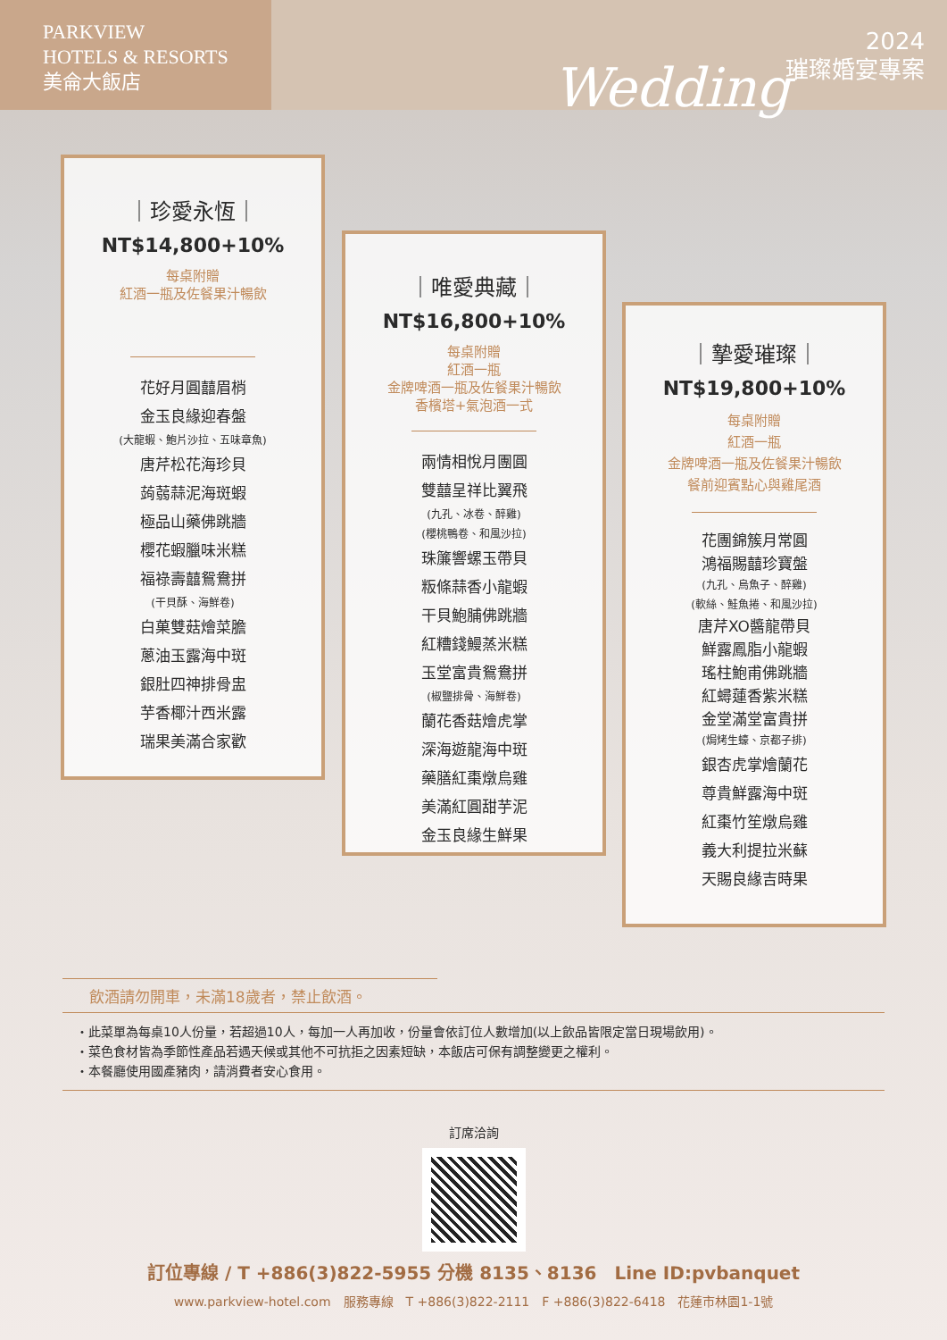PARKVIEW
HOTELS & RESORTS
美侖大飯店
2024
璀璨婚宴專案
Wedding
｜珍愛永恆｜
NT$14,800+10%
每桌附贈
紅酒一瓶及佐餐果汁暢飲
花好月圓囍眉梢
金玉良緣迎春盤
(大龍蝦、鮑片沙拉、五味章魚)
唐芹松花海珍貝
蒟蒻蒜泥海斑蝦
極品山藥佛跳牆
櫻花蝦臘味米糕
福祿壽囍鴛鴦拼
(干貝酥、海鮮卷)
白菓雙菇燴菜膽
蔥油玉露海中斑
銀肚四神排骨盅
芋香椰汁西米露
瑞果美滿合家歡
｜唯愛典藏｜
NT$16,800+10%
每桌附贈
紅酒一瓶
金牌啤酒一瓶及佐餐果汁暢飲
香檳塔+氣泡酒一式
兩情相悅月團圓
雙囍呈祥比翼飛
(九孔、冰卷、醉雞)
(櫻桃鴨卷、和風沙拉)
珠簾響螺玉帶貝
粄條蒜香小龍蝦
干貝鮑脯佛跳牆
紅糟錢鰻蒸米糕
玉堂富貴鴛鴦拼
(椒鹽排骨、海鮮卷)
蘭花香菇燴虎掌
深海遊龍海中斑
藥膳紅棗燉烏雞
美滿紅圓甜芋泥
金玉良緣生鮮果
｜摯愛璀璨｜
NT$19,800+10%
每桌附贈
紅酒一瓶
金牌啤酒一瓶及佐餐果汁暢飲
餐前迎賓點心與雞尾酒
花團錦簇月常圓
鴻福賜囍珍寶盤
(九孔、烏魚子、醉雞)
(軟絲、鮭魚捲、和風沙拉)
唐芹XO醬龍帶貝
鮮露鳳脂小龍蝦
瑤柱鮑甫佛跳牆
紅蟳蓮香紫米糕
金堂滿堂富貴拼
(焗烤生蠔、京都子排)
銀杏虎掌燴蘭花
尊貴鮮露海中斑
紅棗竹笙燉烏雞
義大利提拉米蘇
天賜良緣吉時果
飲酒請勿開車，未滿18歲者，禁止飲酒。
・此菜單為每桌10人份量，若超過10人，每加一人再加收，份量會依訂位人數增加(以上飲品皆限定當日現場飲用)。
・菜色食材皆為季節性產品若遇天候或其他不可抗拒之因素短缺，本飯店可保有調整變更之權利。
・本餐廳使用國產豬肉，請消費者安心食用。
訂席洽詢
訂位專線 / T +886(3)822-5955 分機 8135、8136　Line ID:pvbanquet
www.parkview-hotel.com　服務專線　T +886(3)822-2111　F +886(3)822-6418　花蓮市林園1-1號